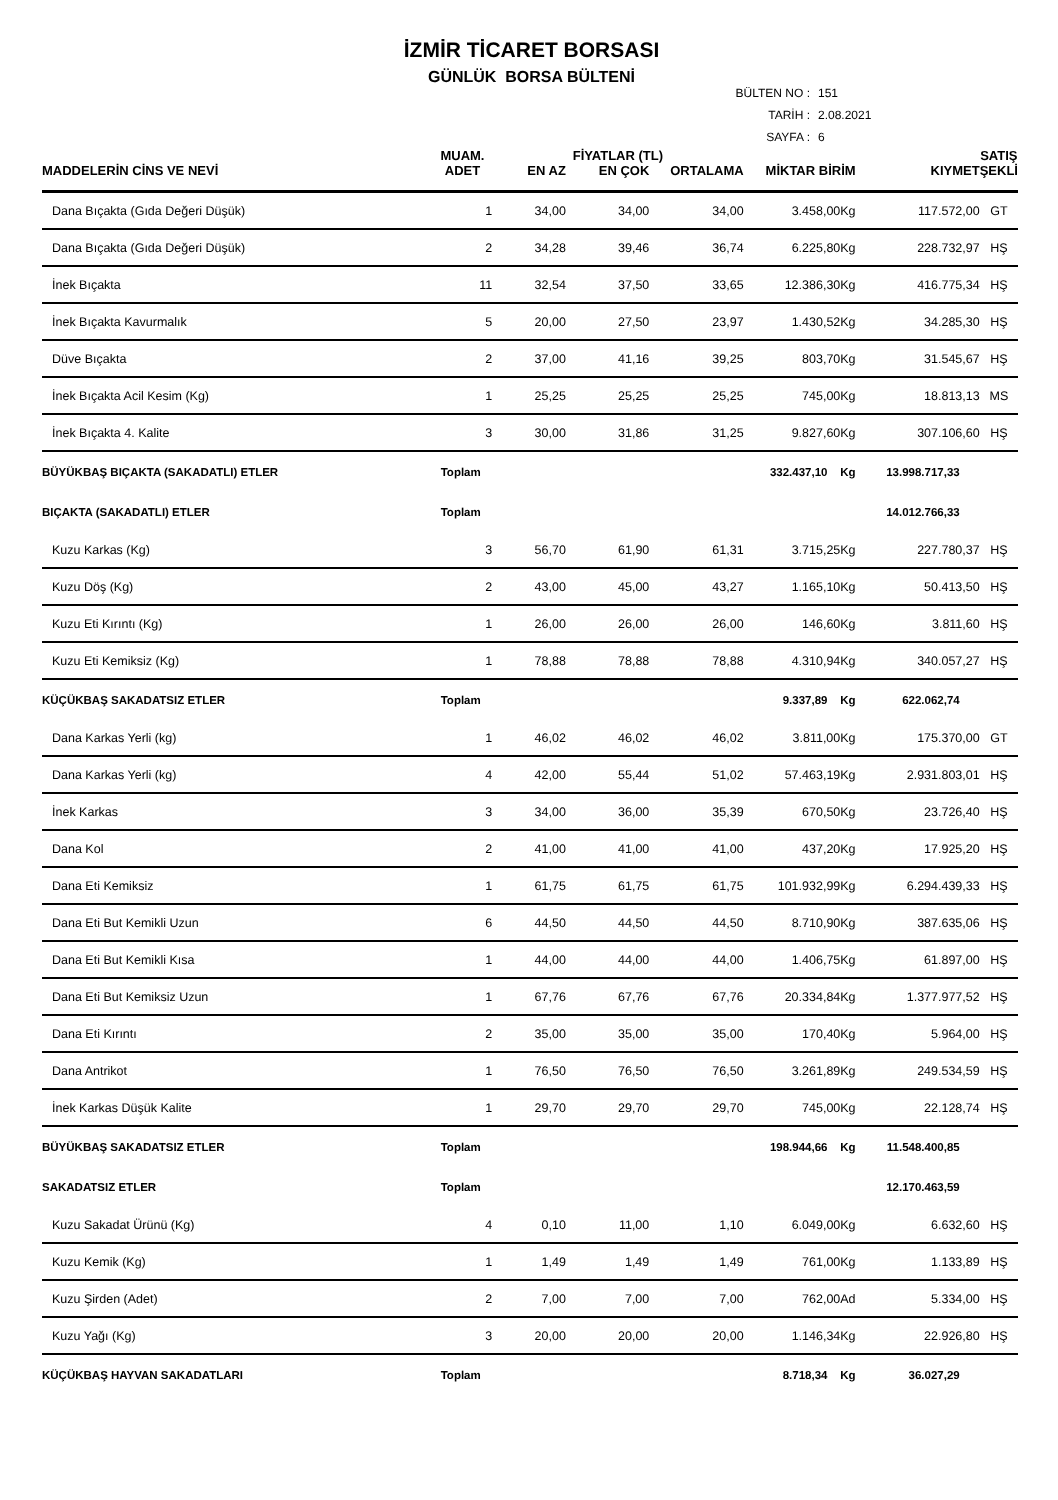İZMİR TİCARET BORSASI
GÜNLÜK BORSA BÜLTENİ
BÜLTEN NO : 151
TARİH : 2.08.2021
SAYFA : 6
| | MUAM. | FİYATLAR (TL) | | | | | SATIŞ |
| --- | --- | --- | --- | --- | --- | --- | --- |
| MADDELERİN CİNS VE NEVİ | ADET | EN AZ | EN ÇOK | ORTALAMA | MİKTAR BİRİM | KIYMET | ŞEKLİ |
| Dana Bıçakta (Gıda Değeri Düşük) | 1 | 34,00 | 34,00 | 34,00 | 3.458,00Kg | 117.572,00 | GT |
| Dana Bıçakta (Gıda Değeri Düşük) | 2 | 34,28 | 39,46 | 36,74 | 6.225,80Kg | 228.732,97 | HŞ |
| İnek Bıçakta | 11 | 32,54 | 37,50 | 33,65 | 12.386,30Kg | 416.775,34 | HŞ |
| İnek Bıçakta Kavurmalık | 5 | 20,00 | 27,50 | 23,97 | 1.430,52Kg | 34.285,30 | HŞ |
| Düve Bıçakta | 2 | 37,00 | 41,16 | 39,25 | 803,70Kg | 31.545,67 | HŞ |
| İnek Bıçakta Acil Kesim (Kg) | 1 | 25,25 | 25,25 | 25,25 | 745,00Kg | 18.813,13 | MS |
| İnek Bıçakta 4. Kalite | 3 | 30,00 | 31,86 | 31,25 | 9.827,60Kg | 307.106,60 | HŞ |
| BÜYÜKBAŞ BIÇAKTA (SAKADATLI) ETLER | Toplam | | | | 332.437,10 Kg | 13.998.717,33 | |
| BIÇAKTA (SAKADATLI) ETLER | Toplam | | | | | 14.012.766,33 | |
| Kuzu Karkas (Kg) | 3 | 56,70 | 61,90 | 61,31 | 3.715,25Kg | 227.780,37 | HŞ |
| Kuzu Döş (Kg) | 2 | 43,00 | 45,00 | 43,27 | 1.165,10Kg | 50.413,50 | HŞ |
| Kuzu Eti Kırıntı (Kg) | 1 | 26,00 | 26,00 | 26,00 | 146,60Kg | 3.811,60 | HŞ |
| Kuzu Eti Kemiksiz (Kg) | 1 | 78,88 | 78,88 | 78,88 | 4.310,94Kg | 340.057,27 | HŞ |
| KÜÇÜKBAŞ SAKADATSIZ ETLER | Toplam | | | | 9.337,89 Kg | 622.062,74 | |
| Dana Karkas Yerli (kg) | 1 | 46,02 | 46,02 | 46,02 | 3.811,00Kg | 175.370,00 | GT |
| Dana Karkas Yerli (kg) | 4 | 42,00 | 55,44 | 51,02 | 57.463,19Kg | 2.931.803,01 | HŞ |
| İnek Karkas | 3 | 34,00 | 36,00 | 35,39 | 670,50Kg | 23.726,40 | HŞ |
| Dana Kol | 2 | 41,00 | 41,00 | 41,00 | 437,20Kg | 17.925,20 | HŞ |
| Dana Eti Kemiksiz | 1 | 61,75 | 61,75 | 61,75 | 101.932,99Kg | 6.294.439,33 | HŞ |
| Dana Eti But Kemikli Uzun | 6 | 44,50 | 44,50 | 44,50 | 8.710,90Kg | 387.635,06 | HŞ |
| Dana Eti But Kemikli Kısa | 1 | 44,00 | 44,00 | 44,00 | 1.406,75Kg | 61.897,00 | HŞ |
| Dana Eti But Kemiksiz Uzun | 1 | 67,76 | 67,76 | 67,76 | 20.334,84Kg | 1.377.977,52 | HŞ |
| Dana Eti Kırıntı | 2 | 35,00 | 35,00 | 35,00 | 170,40Kg | 5.964,00 | HŞ |
| Dana Antrikot | 1 | 76,50 | 76,50 | 76,50 | 3.261,89Kg | 249.534,59 | HŞ |
| İnek Karkas Düşük Kalite | 1 | 29,70 | 29,70 | 29,70 | 745,00Kg | 22.128,74 | HŞ |
| BÜYÜKBAŞ SAKADATSIZ ETLER | Toplam | | | | 198.944,66 Kg | 11.548.400,85 | |
| SAKADATSIZ ETLER | Toplam | | | | | 12.170.463,59 | |
| Kuzu Sakadat Ürünü (Kg) | 4 | 0,10 | 11,00 | 1,10 | 6.049,00Kg | 6.632,60 | HŞ |
| Kuzu Kemik (Kg) | 1 | 1,49 | 1,49 | 1,49 | 761,00Kg | 1.133,89 | HŞ |
| Kuzu Şirden (Adet) | 2 | 7,00 | 7,00 | 7,00 | 762,00Ad | 5.334,00 | HŞ |
| Kuzu Yağı (Kg) | 3 | 20,00 | 20,00 | 20,00 | 1.146,34Kg | 22.926,80 | HŞ |
| KÜÇÜKBAŞ HAYVAN SAKADATLARI | Toplam | | | | 8.718,34 Kg | 36.027,29 | |